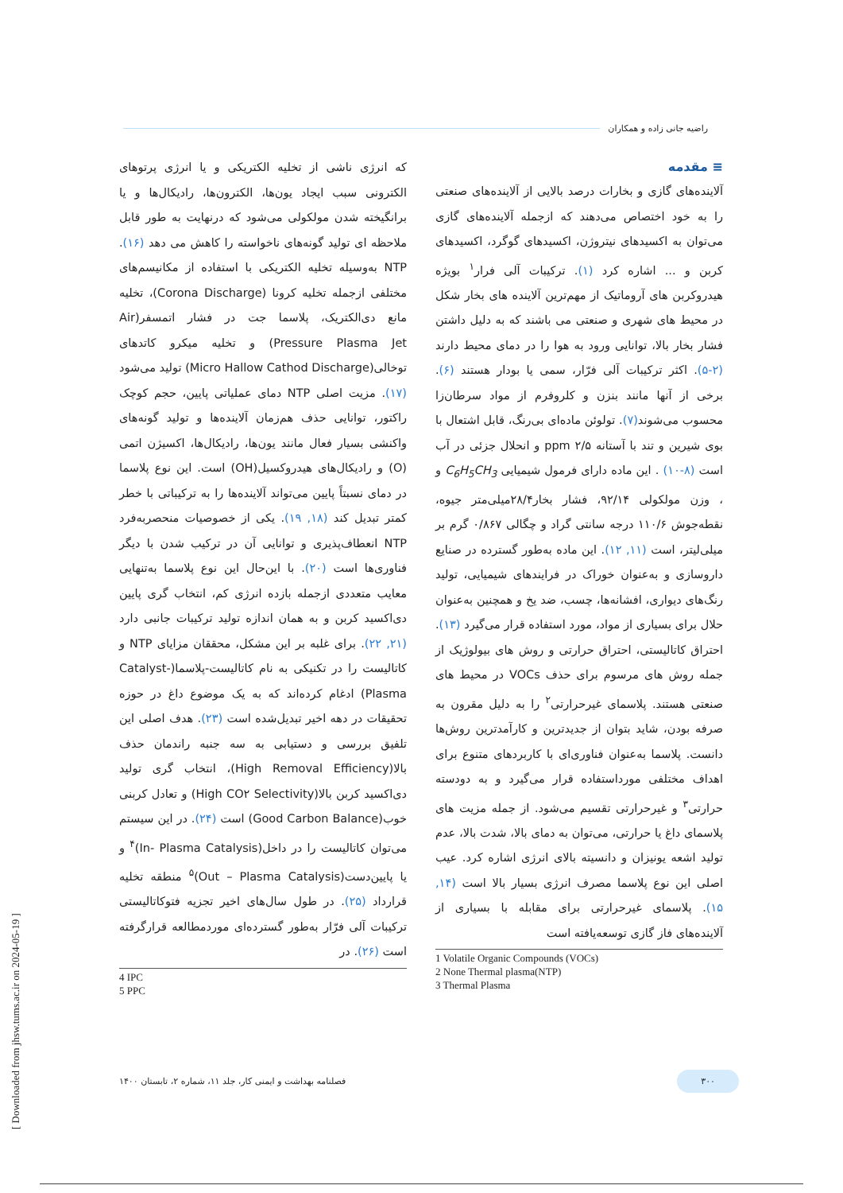راضیه جانی زاده و همکاران
≡ مقدمه
آلاینده‌های گازی و بخارات درصد بالایی از آلاینده‌های صنعتی را به خود اختصاص می‌دهند که ازجمله آلاینده‌های گازی می‌توان به اکسیدهای نیتروژن، اکسیدهای گوگرد، اکسیدهای کربن و ... اشاره کرد (۱). ترکیبات آلی فرار<sup>۱</sup> بویژه هیدروکربن های آروماتیک از مهم‌ترین آلاینده های بخار شکل در محیط های شهری و صنعتی می باشند که به دلیل داشتن فشار بخار بالا، توانایی ورود به هوا را در دمای محیط دارند (۲-۵). اکثر ترکیبات آلی فرّار، سمی یا بودار هستند (۶). برخی از آنها مانند بنزن و کلروفرم از مواد سرطان‌زا محسوب می‌شوند(۷). تولوئن ماده‌ای بی‌رنگ، قابل اشتعال با بوی شیرین و تند با آستانه ppm ۲/۵ و انحلال جزئی در آب است (۸-۱۰) . این ماده دارای فرمول شیمیایی C<sub>6</sub>H<sub>5</sub>CH<sub>3</sub> و ، وزن مولکولی ۹۲/۱۴، فشار بخار۲۸/۴میلی‌متر جیوه، نقطه‌جوش ۱۱۰/۶ درجه سانتی گراد و چگالی ۰/۸۶۷ گرم بر میلی‌لیتر، است (۱۱, ۱۲). این ماده به‌طور گسترده در صنایع داروسازی و به‌عنوان خوراک در فرایندهای شیمیایی، تولید رنگ‌های دیواری، افشانه‌ها، چسب، ضد یخ و همچنین به‌عنوان حلال برای بسیاری از مواد، مورد استفاده قرار می‌گیرد (۱۳). احتراق کاتالیستی، احتراق حرارتی و روش های بیولوژیک از جمله روش های مرسوم برای حذف VOCs در محیط های صنعتی هستند. پلاسمای غیرحرارتی<sup>۲</sup> را به دلیل مقرون به صرفه بودن، شاید بتوان از جدیدترین و کارآمدترین روش‌ها دانست. پلاسما به‌عنوان فناوری‌ای با کاربردهای متنوع برای اهداف مختلفی مورداستفاده قرار می‌گیرد و به دودسته حرارتی<sup>۳</sup> و غیرحرارتی تقسیم می‌شود. از جمله مزیت های پلاسمای داغ یا حرارتی، می‌توان به دمای بالا، شدت بالا، عدم تولید اشعه یونیزان و دانسیته بالای انرژی اشاره کرد. عیب اصلی این نوع پلاسما مصرف انرژی بسیار بالا است (۱۴, ۱۵). پلاسمای غیرحرارتی برای مقابله با بسیاری از آلاینده‌های فاز گازی توسعه‌یافته است
1 Volatile Organic Compounds (VOCs)
2 None Thermal plasma(NTP)
3 Thermal Plasma
که انرژی ناشی از تخلیه الکتریکی و یا انرژی پرتوهای الکترونی سبب ایجاد یون‌ها، الکترون‌ها، رادیکال‌ها و یا برانگیخته شدن مولکولی می‌شود که درنهایت به طور قابل ملاحظه ای تولید گونه‌های ناخواسته را کاهش می دهد (۱۶). NTP به‌وسیله تخلیه الکتریکی با استفاده از مکانیسم‌های مختلفی ازجمله تخلیه کرونا (Corona Discharge)، تخلیه مانع دی‌الکتریک، پلاسما جت در فشار اتمسفر(Air Pressure Plasma Jet) و تخلیه میکرو کاتدهای توخالی(Micro Hallow Cathod Discharge) تولید می‌شود (۱۷). مزیت اصلی NTP دمای عملیاتی پایین، حجم کوچک راکتور، توانایی حذف هم‌زمان آلاینده‌ها و تولید گونه‌های واکنشی بسیار فعال مانند یون‌ها، رادیکال‌ها، اکسیژن اتمی (O) و رادیکال‌های هیدروکسیل(OH) است. این نوع پلاسما در دمای نسبتاً پایین می‌تواند آلاینده‌ها را به ترکیباتی با خطر کمتر تبدیل کند (۱۸, ۱۹). یکی از خصوصیات منحصربه‌فرد NTP انعطاف‌پذیری و توانایی آن در ترکیب شدن با دیگر فناوری‌ها است (۲۰). با این‌حال این نوع پلاسما به‌تنهایی معایب متعددی ازجمله بازده انرژی کم، انتخاب گری پایین دی‌اکسید کربن و به همان اندازه تولید ترکیبات جانبی دارد (۲۱, ۲۲). برای غلبه بر این مشکل، محققان مزایای NTP و کاتالیست را در تکنیکی به نام کاتالیست-پلاسما(Catalyst-Plasma) ادغام کرده‌اند که به یک موضوع داغ در حوزه تحقیقات در دهه اخیر تبدیل‌شده است (۲۳). هدف اصلی این تلفیق بررسی و دستیابی به سه جنبه راندمان حذف بالا(High Removal Efficiency)، انتخاب گری تولید دی‌اکسید کربن بالا(High CO۲ Selectivity) و تعادل کربنی خوب(Good Carbon Balance) است (۲۴). در این سیستم می‌توان کاتالیست را در داخل(In- Plasma Catalysis)<sup>۴</sup> و یا پایین‌دست(Out – Plasma Catalysis)<sup>۵</sup> منطقه تخلیه قرارداد (۲۵). در طول سال‌های اخیر تجزیه فتوکاتالیستی ترکیبات آلی فرّار به‌طور گسترده‌ای موردمطالعه قرارگرفته است (۲۶). در
4 IPC
5 PPC
۳۰۰ فصلنامه بهداشت و ایمنی کار، جلد ۱۱، شماره ۲، تابستان ۱۴۰۰
[ Downloaded from jhsw.tums.ac.ir on 2024-05-19 ]